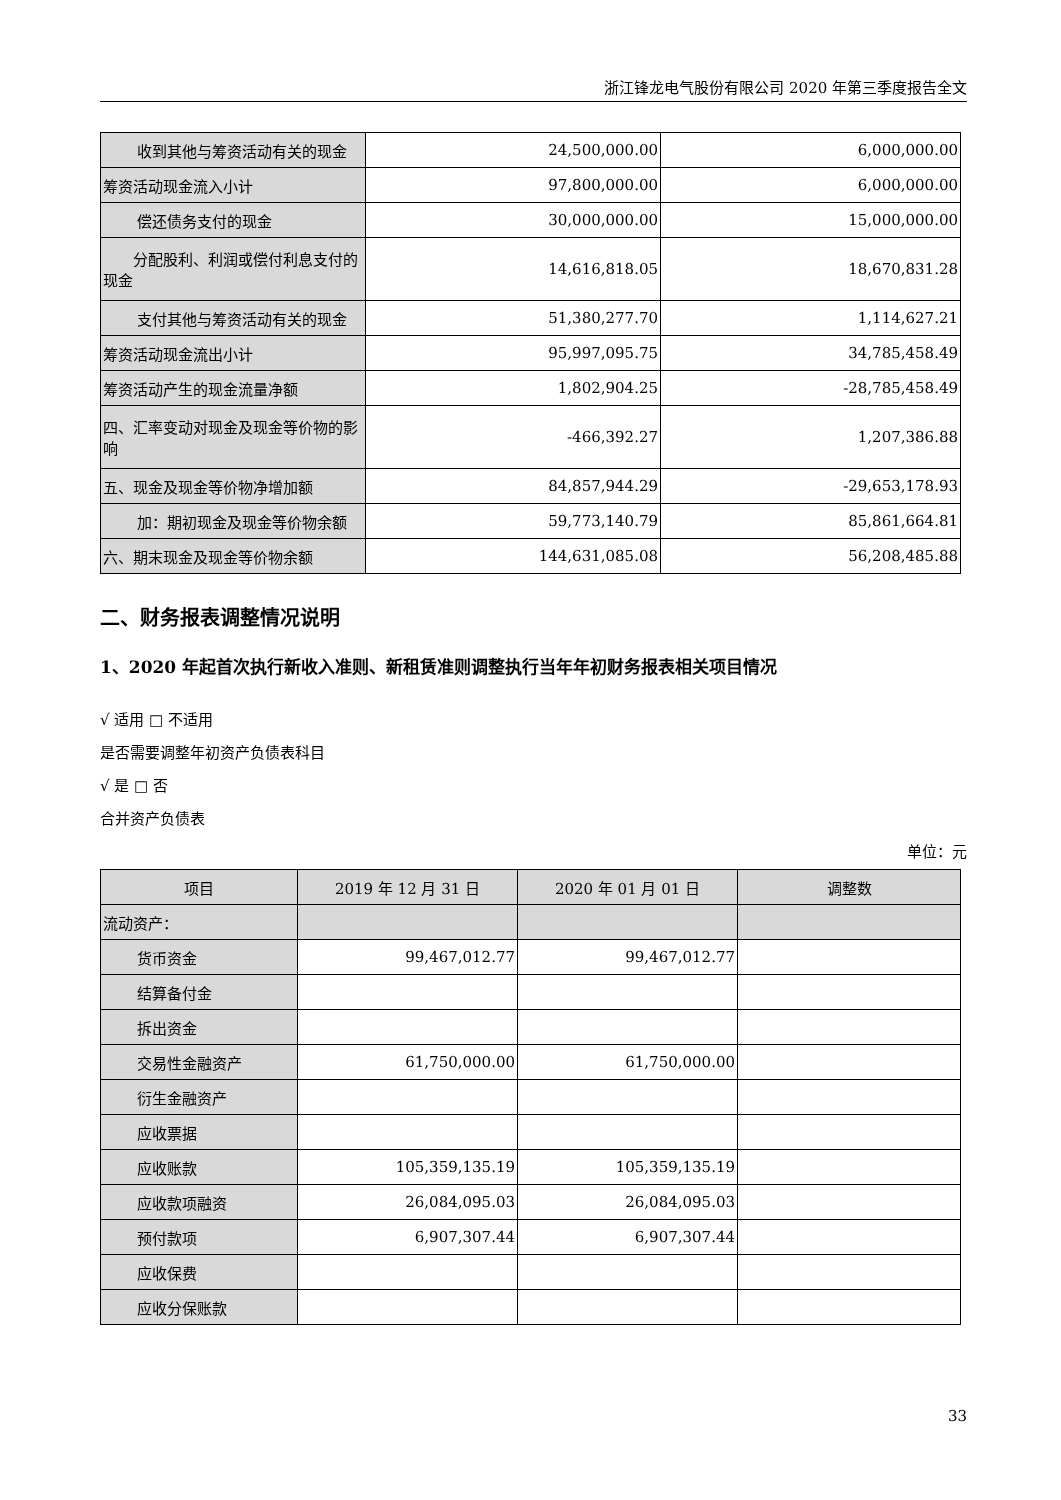浙江锋龙电气股份有限公司 2020 年第三季度报告全文
| 收到其他与筹资活动有关的现金 | 24,500,000.00 | 6,000,000.00 |
| 筹资活动现金流入小计 | 97,800,000.00 | 6,000,000.00 |
| 偿还债务支付的现金 | 30,000,000.00 | 15,000,000.00 |
| 分配股利、利润或偿付利息支付的现金 | 14,616,818.05 | 18,670,831.28 |
| 支付其他与筹资活动有关的现金 | 51,380,277.70 | 1,114,627.21 |
| 筹资活动现金流出小计 | 95,997,095.75 | 34,785,458.49 |
| 筹资活动产生的现金流量净额 | 1,802,904.25 | -28,785,458.49 |
| 四、汇率变动对现金及现金等价物的影响 | -466,392.27 | 1,207,386.88 |
| 五、现金及现金等价物净增加额 | 84,857,944.29 | -29,653,178.93 |
| 加：期初现金及现金等价物余额 | 59,773,140.79 | 85,861,664.81 |
| 六、期末现金及现金等价物余额 | 144,631,085.08 | 56,208,485.88 |
二、财务报表调整情况说明
1、2020 年起首次执行新收入准则、新租赁准则调整执行当年年初财务报表相关项目情况
√ 适用 □ 不适用
是否需要调整年初资产负债表科目
√ 是 □ 否
合并资产负债表
单位：元
| 项目 | 2019 年 12 月 31 日 | 2020 年 01 月 01 日 | 调整数 |
| --- | --- | --- | --- |
| 流动资产： | | | |
| 货币资金 | 99,467,012.77 | 99,467,012.77 | |
| 结算备付金 | | | |
| 拆出资金 | | | |
| 交易性金融资产 | 61,750,000.00 | 61,750,000.00 | |
| 衍生金融资产 | | | |
| 应收票据 | | | |
| 应收账款 | 105,359,135.19 | 105,359,135.19 | |
| 应收款项融资 | 26,084,095.03 | 26,084,095.03 | |
| 预付款项 | 6,907,307.44 | 6,907,307.44 | |
| 应收保费 | | | |
| 应收分保账款 | | | |
33